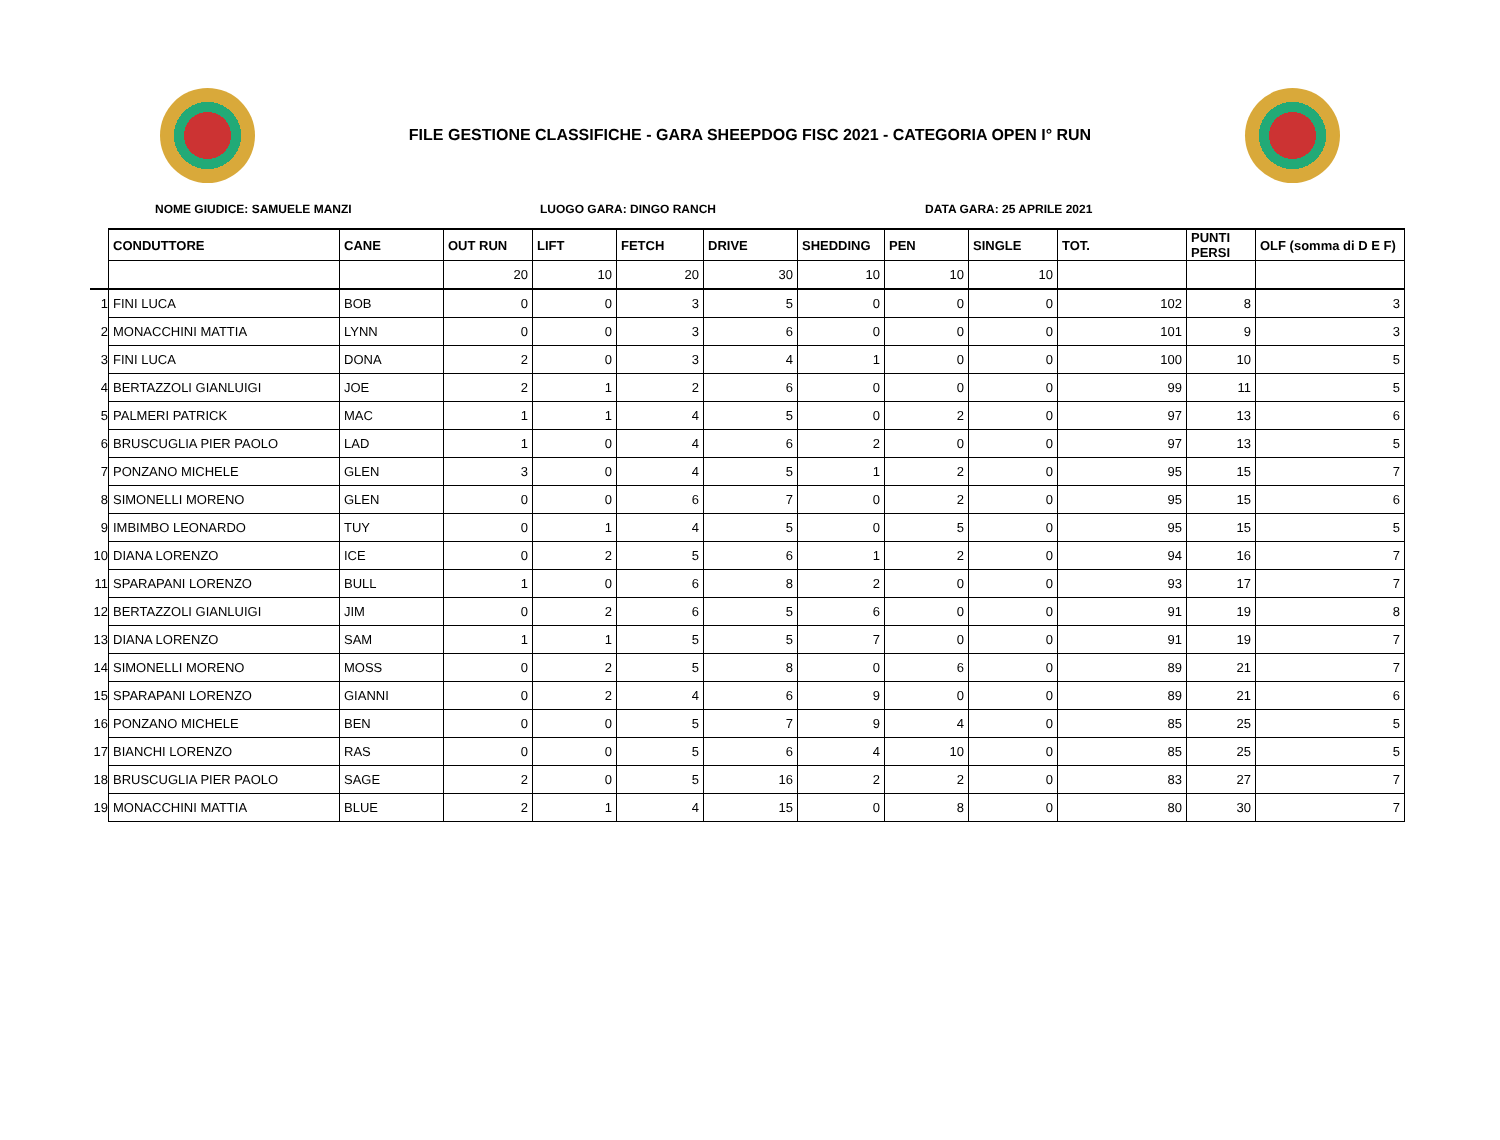FILE GESTIONE CLASSIFICHE - GARA SHEEPDOG FISC 2021 - CATEGORIA OPEN I° RUN
NOME GIUDICE: SAMUELE MANZI LUOGO GARA: DINGO RANCH DATA GARA: 25 APRILE 2021
| | CONDUTTORE | CANE | OUT RUN | LIFT | FETCH | DRIVE | SHEDDING | PEN | SINGLE | TOT. | PUNTI PERSI | OLF (somma di D E F) |
| | | | 20 | 10 | 20 | 30 | 10 | 10 | 10 | | | |
| 1 | FINI LUCA | BOB | 0 | 0 | 3 | 5 | 0 | 0 | 0 | 102 | 8 | 3 |
| 2 | MONACCHINI MATTIA | LYNN | 0 | 0 | 3 | 6 | 0 | 0 | 0 | 101 | 9 | 3 |
| 3 | FINI LUCA | DONA | 2 | 0 | 3 | 4 | 1 | 0 | 0 | 100 | 10 | 5 |
| 4 | BERTAZZOLI GIANLUIGI | JOE | 2 | 1 | 2 | 6 | 0 | 0 | 0 | 99 | 11 | 5 |
| 5 | PALMERI PATRICK | MAC | 1 | 1 | 4 | 5 | 0 | 2 | 0 | 97 | 13 | 6 |
| 6 | BRUSCUGLIA PIER PAOLO | LAD | 1 | 0 | 4 | 6 | 2 | 0 | 0 | 97 | 13 | 5 |
| 7 | PONZANO MICHELE | GLEN | 3 | 0 | 4 | 5 | 1 | 2 | 0 | 95 | 15 | 7 |
| 8 | SIMONELLI MORENO | GLEN | 0 | 0 | 6 | 7 | 0 | 2 | 0 | 95 | 15 | 6 |
| 9 | IMBIMBO LEONARDO | TUY | 0 | 1 | 4 | 5 | 0 | 5 | 0 | 95 | 15 | 5 |
| 10 | DIANA LORENZO | ICE | 0 | 2 | 5 | 6 | 1 | 2 | 0 | 94 | 16 | 7 |
| 11 | SPARAPANI LORENZO | BULL | 1 | 0 | 6 | 8 | 2 | 0 | 0 | 93 | 17 | 7 |
| 12 | BERTAZZOLI GIANLUIGI | JIM | 0 | 2 | 6 | 5 | 6 | 0 | 0 | 91 | 19 | 8 |
| 13 | DIANA LORENZO | SAM | 1 | 1 | 5 | 5 | 7 | 0 | 0 | 91 | 19 | 7 |
| 14 | SIMONELLI MORENO | MOSS | 0 | 2 | 5 | 8 | 0 | 6 | 0 | 89 | 21 | 7 |
| 15 | SPARAPANI LORENZO | GIANNI | 0 | 2 | 4 | 6 | 9 | 0 | 0 | 89 | 21 | 6 |
| 16 | PONZANO MICHELE | BEN | 0 | 0 | 5 | 7 | 9 | 4 | 0 | 85 | 25 | 5 |
| 17 | BIANCHI LORENZO | RAS | 0 | 0 | 5 | 6 | 4 | 10 | 0 | 85 | 25 | 5 |
| 18 | BRUSCUGLIA PIER PAOLO | SAGE | 2 | 0 | 5 | 16 | 2 | 2 | 0 | 83 | 27 | 7 |
| 19 | MONACCHINI MATTIA | BLUE | 2 | 1 | 4 | 15 | 0 | 8 | 0 | 80 | 30 | 7 |